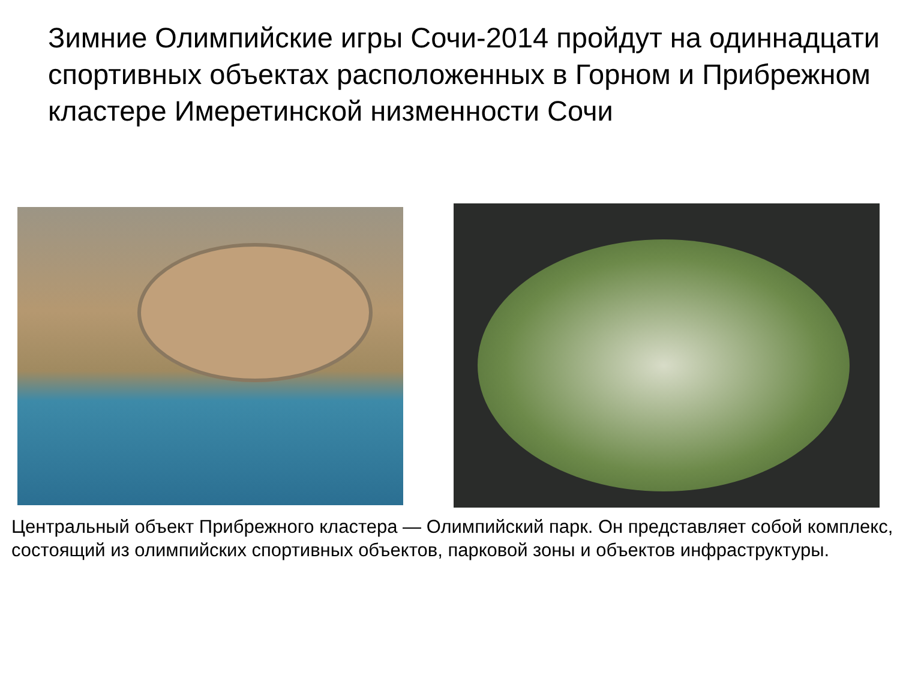Зимние Олимпийские игры Сочи-2014 пройдут на одиннадцати спортивных объектах расположенных в Горном и Прибрежном кластере Имеретинской низменности Сочи
Центральный объект Прибрежного кластера — Олимпийский парк. Он представляет собой комплекс, состоящий из олимпийских спортивных объектов, парковой зоны и объектов инфраструктуры.